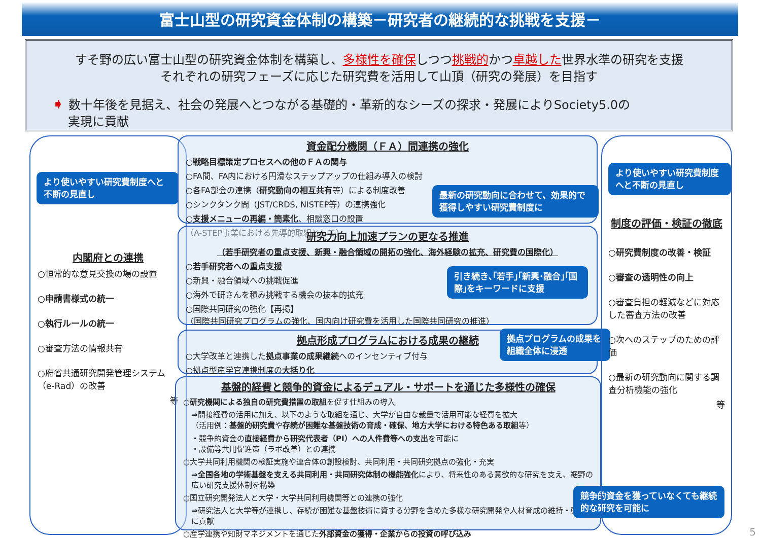富士山型の研究資金体制の構築－研究者の継続的な挑戦を支援－
すそ野の広い富士山型の研究資金体制を構築し、多様性を確保しつつ挑戦的かつ卓越した世界水準の研究を支援
それぞれの研究フェーズに応じた研究費を活用して山頂（研究の発展）を目指す
➧ 数十年後を見据え、社会の発展へとつながる基礎的・革新的なシーズの探求・発展によりSociety5.0の
　 実現に貢献
より使いやすい研究費制度へと不断の見直し
内閣府との連携
○恒常的な意見交換の場の設置
○申請書様式の統一
○執行ルールの統一
○審査方法の情報共有
○府省共通研究開発管理システム（e-Rad）の改善
等
資金配分機関（ＦＡ）間連携の強化
○戦略目標策定プロセスへの他のＦＡの関与
○FA間、FA内における円滑なステップアップの仕組み導入の検討
○各FA部会の連携（研究動向の相互共有等）による制度改善
○シンクタンク間（JST/CRDS, NISTEP等）の連携強化
○支援メニューの再編・簡素化、相談窓口の設置
（A-STEP事業における先導的取組として）
最新の研究動向に合わせて、効果的で獲得しやすい研究費制度に
研究力向上加速プランの更なる推進
（若手研究者の重点支援、新興・融合領域の開拓の強化、海外経験の拡充、研究費の国際化）
○若手研究者への重点支援
○新興・融合領域への挑戦促進
○海外で研さんを積み挑戦する機会の抜本的拡充
○国際共同研究の強化【再掲】
（国際共同研究プログラムの強化、国内向け研究費を活用した国際共同研究の推進）
引き続き､｢若手｣｢新興･融合｣｢国際｣をキーワードに支援
拠点形成プログラムにおける成果の継続
○大学改革と連携した拠点事業の成果継続へのインセンティブ付与
○拠点型産学官連携制度の大括り化
拠点プログラムの成果を組織全体に浸透
基盤的経費と競争的資金によるデュアル・サポートを通じた多様性の確保
○研究機関による独自の研究費措置の取組を促す仕組みの導入
⇒間接経費の活用に加え、以下のような取組を通じ、大学が自由な裁量で活用可能な経費を拡大
（活用例：基盤的研究費や存続が困難な基盤技術の育成・確保、地方大学における特色ある取組等）
・競争的資金の直接経費から研究代表者（PI）への人件費等への支出を可能に
・設備等共用促進策（ラボ改革）との連携
○大学共同利用機関の検証実施や連合体の創設検討、共同利用・共同研究拠点の強化・充実
⇒全国各地の学術基盤を支える共同利用・共同研究体制の機能強化により、将来性のある意欲的な研究を支え、裾野の広い研究支援体制を構築
○国立研究開発法人と大学・大学共同利用機関等との連携の強化
⇒研究法人と大学等が連携し、存続が困難な基盤技術に資する分野を含めた多様な研究開発や人材育成の維持・強化に貢献
○産学連携や知財マネジメントを通じた外部資金の獲得・企業からの投資の呼び込み
競争的資金を獲っていなくても継続的な研究を可能に
より使いやすい研究費制度へと不断の見直し
制度の評価・検証の徹底
○研究費制度の改善・検証
○審査の透明性の向上
○審査負担の軽減などに対応した審査方法の改善
○次へのステップのための評価
○最新の研究動向に関する調査分析機能の強化
等
5